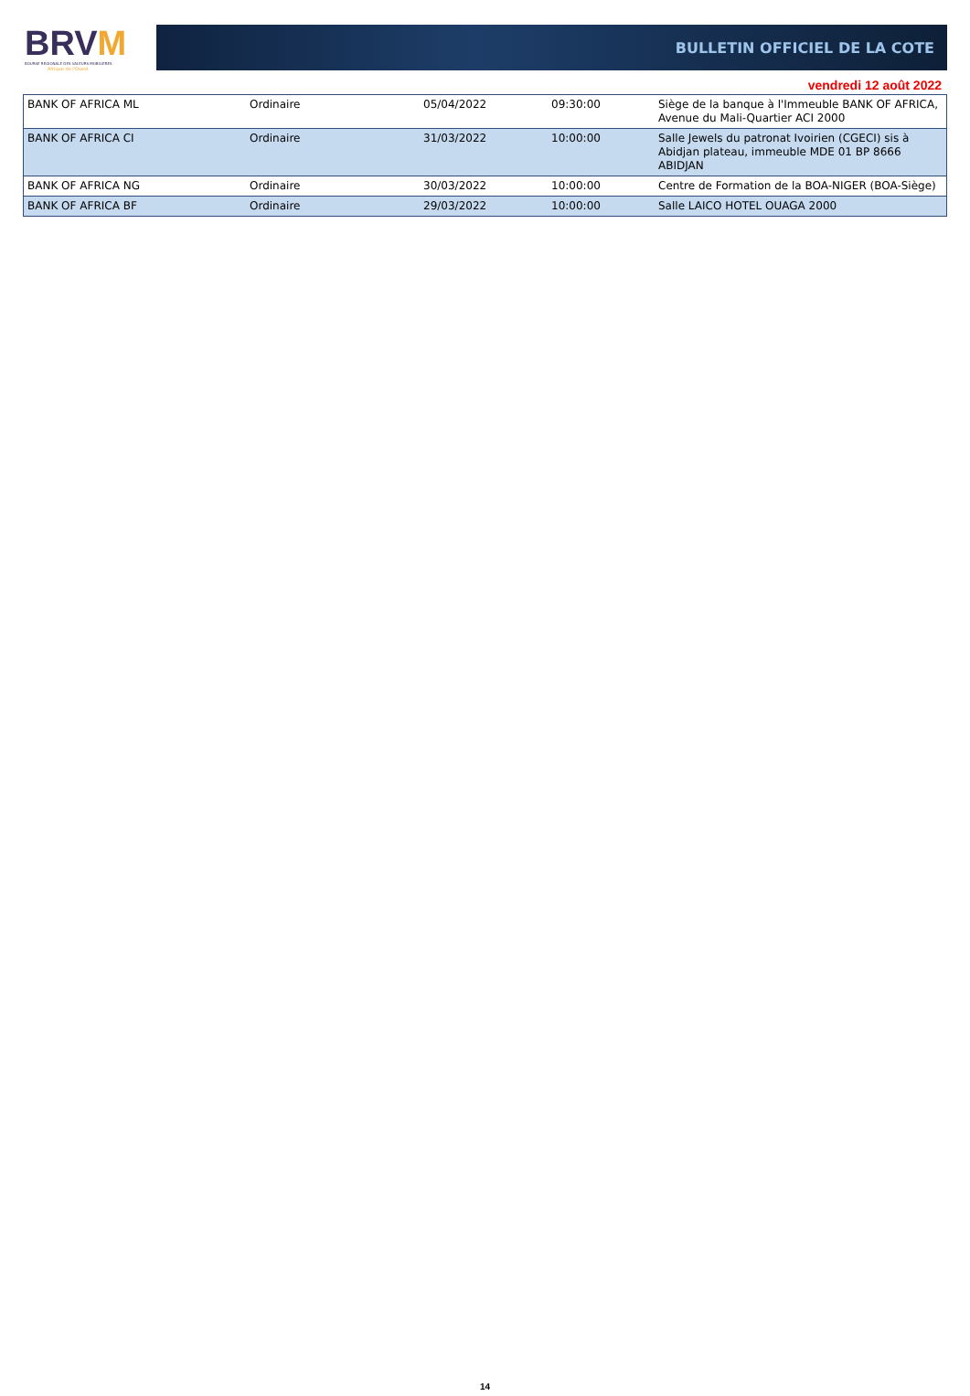BRVM
BOURSE REGIONALE DES VALEURS MOBILIERES
Afrique de l'Ouest
BULLETIN OFFICIEL DE LA COTE
vendredi 12 août 2022
| BANK OF AFRICA ML | Ordinaire | 05/04/2022 | 09:30:00 | Siège de la banque à l'Immeuble BANK OF AFRICA, Avenue du Mali-Quartier ACI 2000 |
| BANK OF AFRICA CI | Ordinaire | 31/03/2022 | 10:00:00 | Salle Jewels du patronat Ivoirien (CGECI) sis à Abidjan plateau, immeuble MDE 01 BP 8666 ABIDJAN |
| BANK OF AFRICA NG | Ordinaire | 30/03/2022 | 10:00:00 | Centre de Formation de la BOA-NIGER (BOA-Siège) |
| BANK OF AFRICA BF | Ordinaire | 29/03/2022 | 10:00:00 | Salle LAICO HOTEL OUAGA 2000 |
14